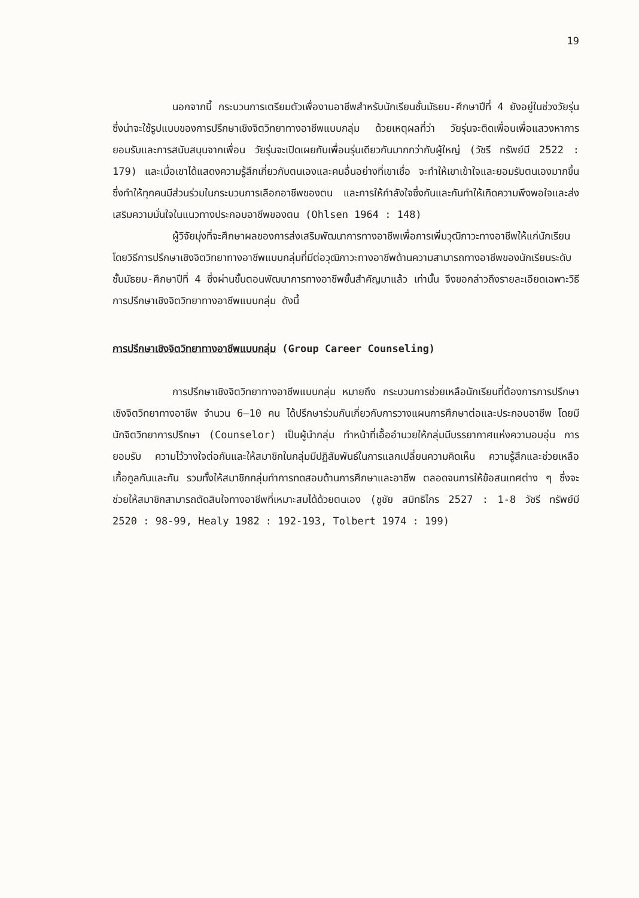19
นอกจากนี้ กระบวนการเตรียมตัวเพื่องานอาชีพสำหรับนักเรียนชั้นมัธยม-ศึกษาปีที่ 4 ยังอยู่ในช่วงวัยรุ่น ซึ่งน่าจะใช้รูปแบบของการปรึกษาเชิงจิตวิทยาทางอาชีพแบบกลุ่ม ด้วยเหตุผลที่ว่า วัยรุ่นจะติดเพื่อนเพื่อแสวงหาการยอมรับและการสนับสนุนจากเพื่อน วัยรุ่นจะเปิดเผยกับเพื่อนรุ่นเดียวกันมากกว่ากับผู้ใหญ่ (วัชรี ทรัพย์มี 2522 : 179) และเมื่อเขาได้แสดงความรู้สึกเกี่ยวกับตนเองและคนอื่นอย่างที่เขาเชื่อ จะทำให้เขาเข้าใจและยอมรับตนเองมากขึ้น ซึ่งทำให้ทุกคนมีส่วนร่วมในกระบวนการเลือกอาชีพของตน และการให้กำลังใจซึ่งกันและกันทำให้เกิดความพึงพอใจและส่งเสริมความมั่นใจในแนวทางประกอบอาชีพของตน (Ohlsen 1964 : 148)
ผู้วิจัยมุ่งที่จะศึกษาผลของการส่งเสริมพัฒนาการทางอาชีพเพื่อการเพิ่มวุฒิภาวะทางอาชีพให้แก่นักเรียนโดยวิธีการปรึกษาเชิงจิตวิทยาทางอาชีพแบบกลุ่มที่มีต่อวุฒิภาวะทางอาชีพด้านความสามารถทางอาชีพของนักเรียนระดับชั้นมัธยม-ศึกษาปีที่ 4 ซึ่งผ่านขั้นตอนพัฒนาการทางอาชีพขั้นสำคัญมาแล้ว เท่านั้น จึงขอกล่าวถึงรายละเอียดเฉพาะวิธีการปรึกษาเชิงจิตวิทยาทางอาชีพแบบกลุ่ม ดังนี้
การปรึกษาเชิงจิตวิทยาทางอาชีพแบบกลุ่ม (Group Career Counseling)
การปรึกษาเชิงจิตวิทยาทางอาชีพแบบกลุ่ม หมายถึง กระบวนการช่วยเหลือนักเรียนที่ต้องการการปรึกษาเชิงจิตวิทยาทางอาชีพ จำนวน 6–10 คน ได้ปรึกษาร่วมกันเกี่ยวกับการวางแผนการศึกษาต่อและประกอบอาชีพ โดยมีนักจิตวิทยาการปรึกษา (Counselor) เป็นผู้นำกลุ่ม ทำหน้าที่เอื้ออำนวยให้กลุ่มมีบรรยากาศแห่งความอบอุ่น การยอมรับ ความไว้วางใจต่อกันและให้สมาชิกในกลุ่มมีปฏิสัมพันธ์ในการแลกเปลี่ยนความคิดเห็น ความรู้สึกและช่วยเหลือเกื้อกูลกันและกัน รวมทั้งให้สมาชิกกลุ่มทำการทดสอบด้านการศึกษาและอาชีพ ตลอดจนการให้ข้อสนเทศต่าง ๆ ซึ่งจะช่วยให้สมาชิกสามารถตัดสินใจทางอาชีพที่เหมาะสมได้ด้วยตนเอง (ชูชัย สมิทธิไกร 2527 : 1-8 วัชรี ทรัพย์มี 2520 : 98-99, Healy 1982 : 192-193, Tolbert 1974 : 199)